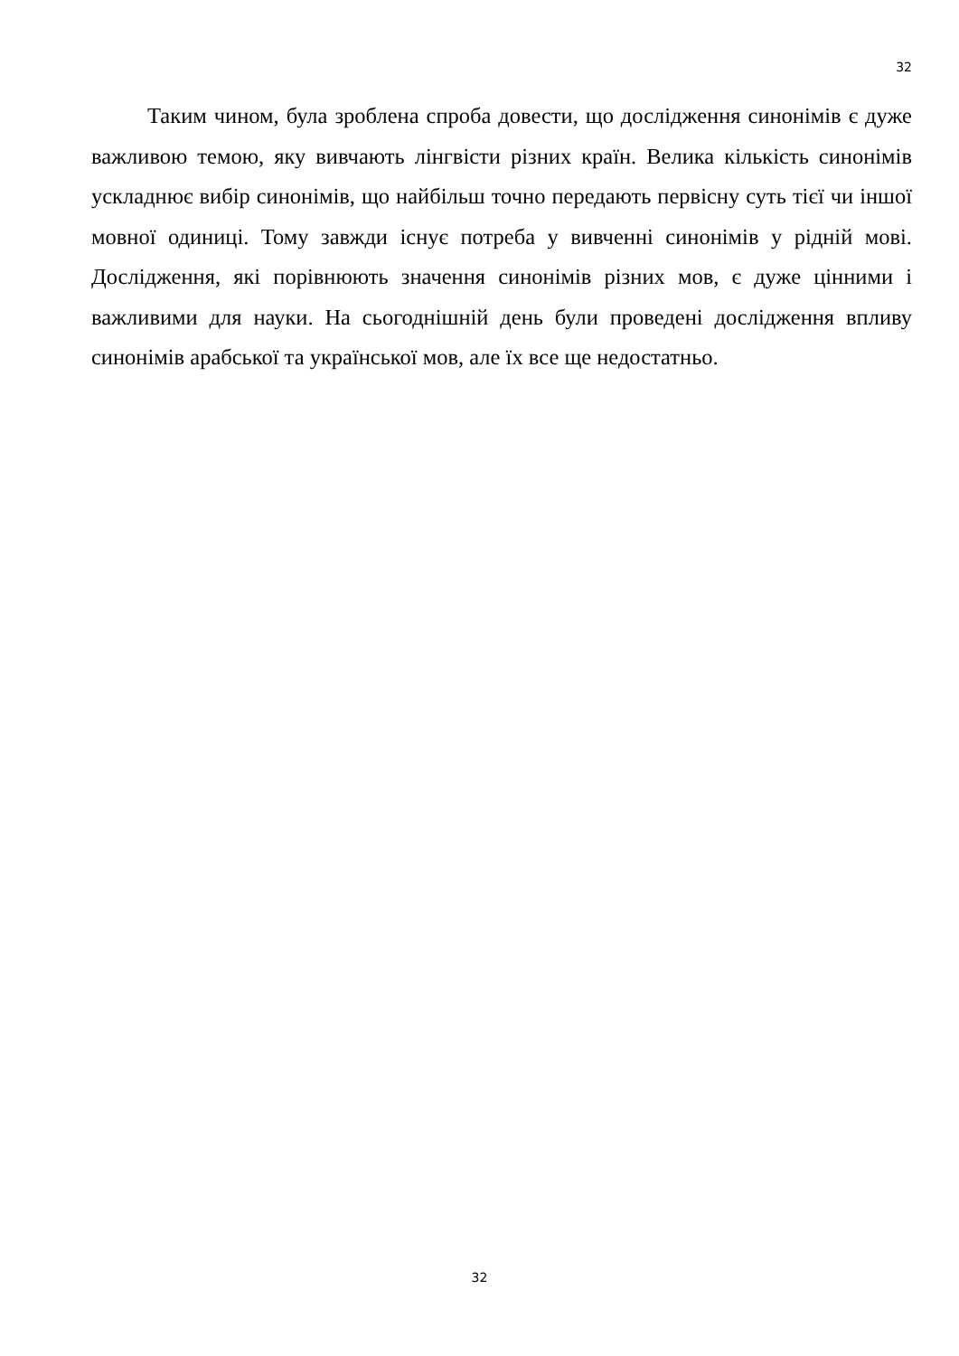32
Таким чином, була зроблена спроба довести, що дослідження синонімів є дуже важливою темою, яку вивчають лінгвісти різних країн. Велика кількість синонімів ускладнює вибір синонімів, що найбільш точно передають первісну суть тієї чи іншої мовної одиниці. Тому завжди існує потреба у вивченні синонімів у рідній мові. Дослідження, які порівнюють значення синонімів різних мов, є дуже цінними і важливими для науки. На сьогоднішній день були проведені дослідження впливу синонімів арабської та української мов, але їх все ще недостатньо.
32